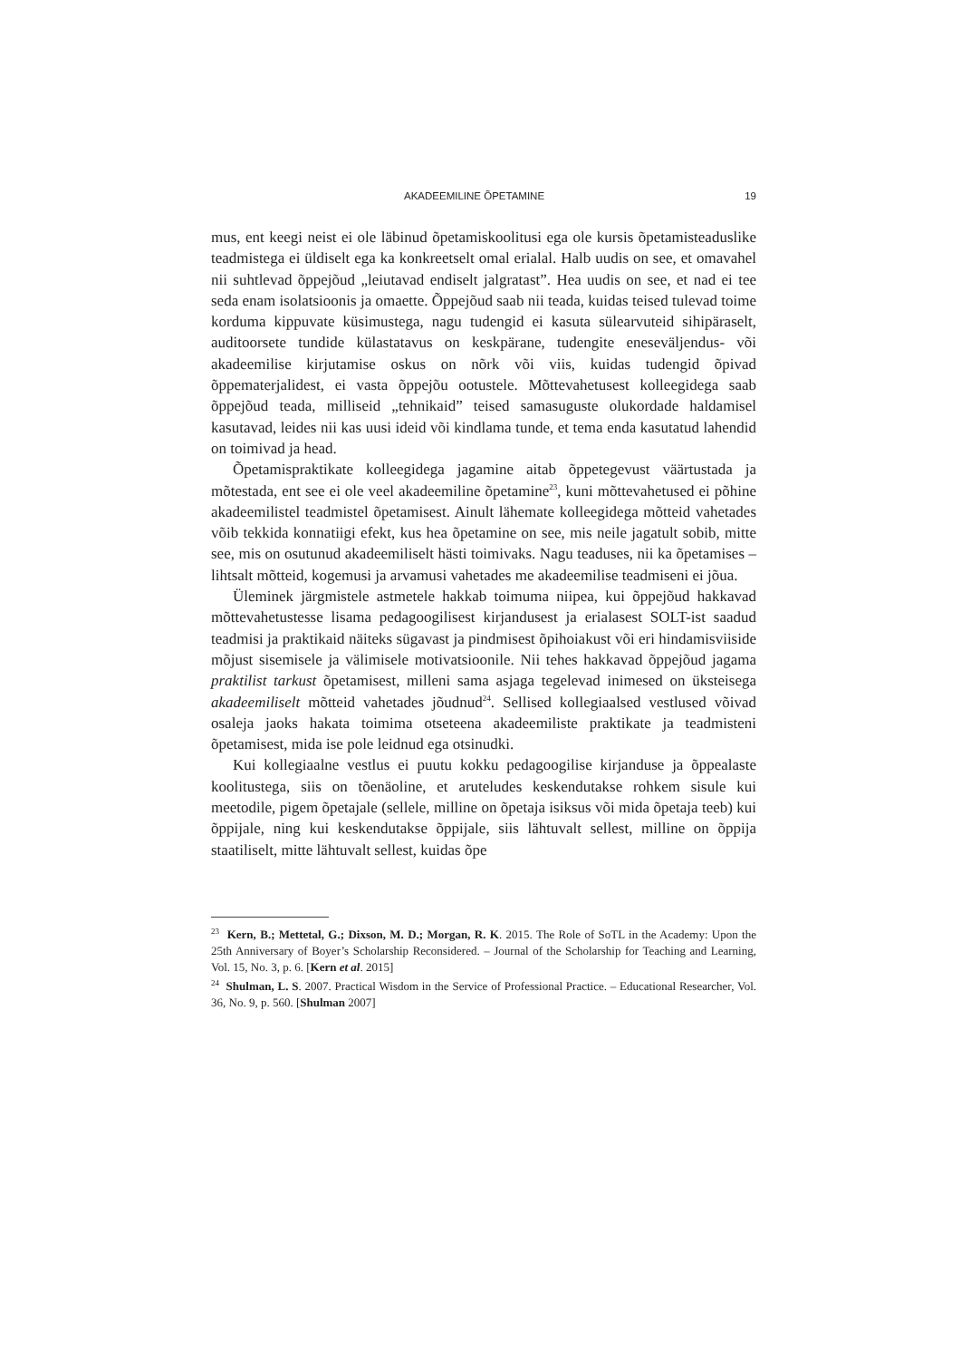AKADEEMILINE ÕPETAMINE 19
mus, ent keegi neist ei ole läbinud õpetamiskoolitusi ega ole kursis õpetamisteaduslike teadmistega ei üldiselt ega ka konkreetselt omal erialal. Halb uudis on see, et omavahel nii suhtlevad õppejõud „leiutavad endiselt jalgratast”. Hea uudis on see, et nad ei tee seda enam isolatsioonis ja omaette. Õppejõud saab nii teada, kuidas teised tulevad toime korduma kippuvate küsimustega, nagu tudengid ei kasuta sülearvuteid sihipäraselt, auditoorsete tundide külastatavus on keskpärane, tudengite eneseväljendus- või akadeemilise kirjutamise oskus on nõrk või viis, kuidas tudengid õpivad õppematerjalidest, ei vasta õppejõu ootustele. Mõttevahetusest kolleegidega saab õppejõud teada, milliseid „tehnikaid” teised samasuguste olukordade haldamisel kasutavad, leides nii kas uusi ideid või kindlama tunde, et tema enda kasutatud lahendid on toimivad ja head.
Õpetamispraktikate kolleegidega jagamine aitab õppetegevust väärtustada ja mõtestada, ent see ei ole veel akadeemiline õpetamine<sup>23</sup>, kuni mõttevahetused ei põhine akadeemilistel teadmistel õpetamisest. Ainult lähemate kolleegidega mõtteid vahetades võib tekkida konnatiigi efekt, kus hea õpetamine on see, mis neile jagatult sobib, mitte see, mis on osutunud akadeemiliselt hästi toimivaks. Nagu teaduses, nii ka õpetamises – lihtsalt mõtteid, kogemusi ja arvamusi vahetades me akadeemilise teadmiseni ei jõua.
Üleminek järgmistele astmetele hakkab toimuma niipea, kui õppejõud hakkavad mõttevahetustesse lisama pedagoogilisest kirjandusest ja erialasest SOLT-ist saadud teadmisi ja praktikaid näiteks sügavast ja pindmisest õpihoiakust või eri hindamisviiside mõjust sisemisele ja välimisele motivatsioonile. Nii tehes hakkavad õppejõud jagama praktilist tarkust õpetamisest, milleni sama asjaga tegelevad inimesed on üksteisega akadeemiliselt mõtteid vahetades jõudnud<sup>24</sup>. Sellised kollegiaalsed vestlused võivad osaleja jaoks hakata toimima otseteena akadeemiliste praktikate ja teadmisteni õpetamisest, mida ise pole leidnud ega otsinudki.
Kui kollegiaalne vestlus ei puutu kokku pedagoogilise kirjanduse ja õppealaste koolitustega, siis on tõenäoline, et aruteludes keskendutakse rohkem sisule kui meetodile, pigem õpetajale (sellele, milline on õpetaja isiksus või mida õpetaja teeb) kui õppijale, ning kui keskendutakse õppijale, siis lähtuvalt sellest, milline on õppija staatiliselt, mitte lähtuvalt sellest, kuidas õpe
<sup>23</sup> Kern, B.; Mettetal, G.; Dixson, M. D.; Morgan, R. K. 2015. The Role of SoTL in the Academy: Upon the 25th Anniversary of Boyer’s Scholarship Reconsidered. – Journal of the Scholarship for Teaching and Learning, Vol. 15, No. 3, p. 6. [Kern et al. 2015]
<sup>24</sup> Shulman, L. S. 2007. Practical Wisdom in the Service of Professional Practice. – Educational Researcher, Vol. 36, No. 9, p. 560. [Shulman 2007]